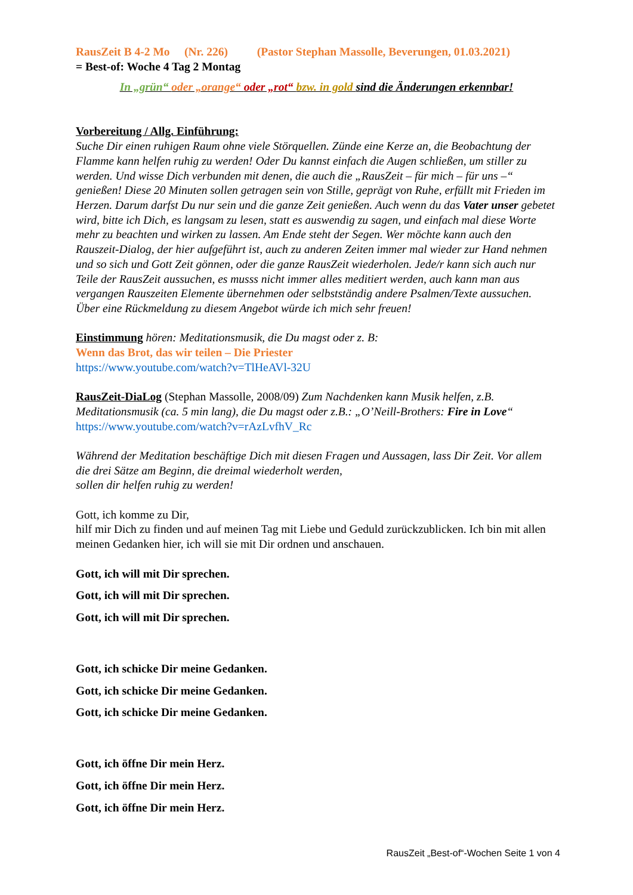RausZeit B 4-2 Mo (Nr. 226) (Pastor Stephan Massolle, Beverungen, 01.03.2021)
= Best-of: Woche 4 Tag 2 Montag
In „grün“ oder „orange“ oder „rot“ bzw. in gold sind die Änderungen erkennbar!
Vorbereitung / Allg. Einführung:
Suche Dir einen ruhigen Raum ohne viele Störquellen. Zünde eine Kerze an, die Beobachtung der Flamme kann helfen ruhig zu werden! Oder Du kannst einfach die Augen schließen, um stiller zu werden. Und wisse Dich verbunden mit denen, die auch die „RausZeit – für mich – für uns –“ genießen! Diese 20 Minuten sollen getragen sein von Stille, geprägt von Ruhe, erfüllt mit Frieden im Herzen. Darum darfst Du nur sein und die ganze Zeit genießen. Auch wenn du das Vater unser gebetet wird, bitte ich Dich, es langsam zu lesen, statt es auswendig zu sagen, und einfach mal diese Worte mehr zu beachten und wirken zu lassen. Am Ende steht der Segen. Wer möchte kann auch den Rauszeit-Dialog, der hier aufgeführt ist, auch zu anderen Zeiten immer mal wieder zur Hand nehmen und so sich und Gott Zeit gönnen, oder die ganze RausZeit wiederholen. Jede/r kann sich auch nur Teile der RausZeit aussuchen, es musss nicht immer alles meditiert werden, auch kann man aus vergangen Rauszeiten Elemente übernehmen oder selbstständig andere Psalmen/Texte aussuchen.
Über eine Rückmeldung zu diesem Angebot würde ich mich sehr freuen!
Einstimmung hören: Meditationsmusik, die Du magst oder z. B:
Wenn das Brot, das wir teilen – Die Priester
https://www.youtube.com/watch?v=TlHeAVl-32U
RausZeit-DiaLog (Stephan Massolle, 2008/09) Zum Nachdenken kann Musik helfen, z.B. Meditationsmusik (ca. 5 min lang), die Du magst oder z.B.: „O’Neill-Brothers: Fire in Love“
https://www.youtube.com/watch?v=rAzLvfhV_Rc
Während der Meditation beschäftige Dich mit diesen Fragen und Aussagen, lass Dir Zeit. Vor allem die drei Sätze am Beginn, die dreimal wiederholt werden,
sollen dir helfen ruhig zu werden!
Gott, ich komme zu Dir,
hilf mir Dich zu finden und auf meinen Tag mit Liebe und Geduld zurückzublicken. Ich bin mit allen meinen Gedanken hier, ich will sie mit Dir ordnen und anschauen.
Gott, ich will mit Dir sprechen.
Gott, ich will mit Dir sprechen.
Gott, ich will mit Dir sprechen.
Gott, ich schicke Dir meine Gedanken.
Gott, ich schicke Dir meine Gedanken.
Gott, ich schicke Dir meine Gedanken.
Gott, ich öffne Dir mein Herz.
Gott, ich öffne Dir mein Herz.
Gott, ich öffne Dir mein Herz.
RausZeit „Best-of“-Wochen Seite 1 von 4